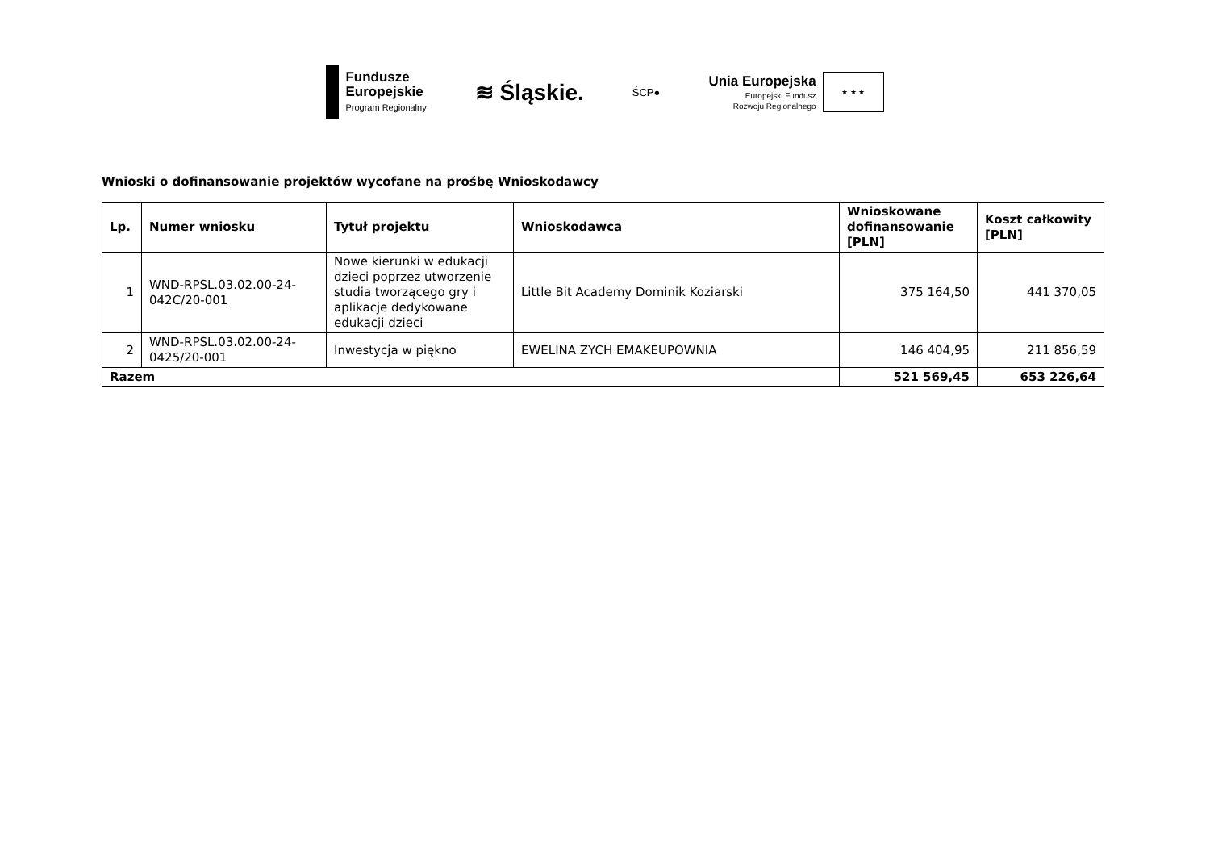Fundusze
Europejskie
Program Regionalny
≋ Śląskie.
ŚCP●
Unia Europejska
Europejski Fundusz
Rozwoju Regionalnego
★ ★ ★
Wnioski o dofinansowanie projektów wycofane na prośbę Wnioskodawcy
| Lp. | Numer wniosku | Tytuł projektu | Wnioskodawca | Wnioskowane dofinansowanie [PLN] | Koszt całkowity [PLN] |
| --- | --- | --- | --- | --- | --- |
| 1 | WND-RPSL.03.02.00-24-042C/20-001 | Nowe kierunki w edukacji dzieci poprzez utworzenie studia tworzącego gry i aplikacje dedykowane edukacji dzieci | Little Bit Academy Dominik Koziarski | 375 164,50 | 441 370,05 |
| 2 | WND-RPSL.03.02.00-24-0425/20-001 | Inwestycja w piękno | EWELINA ZYCH EMAKEUPOWNIA | 146 404,95 | 211 856,59 |
| Razem | | | | 521 569,45 | 653 226,64 |